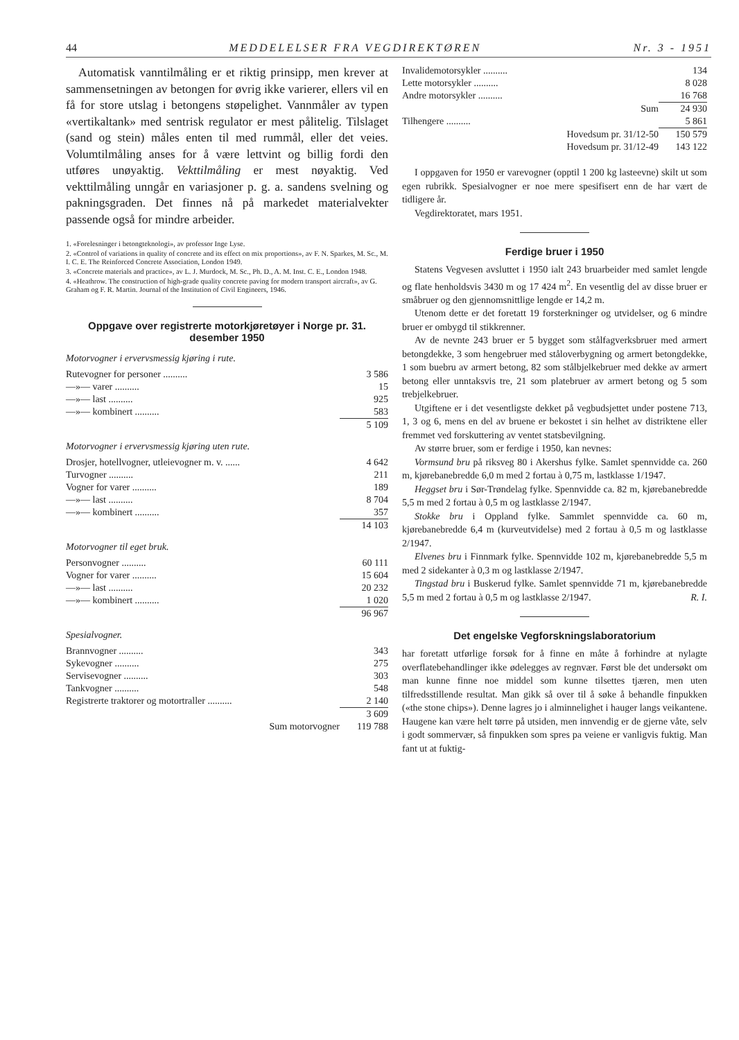44 MEDDELELSER FRA VEGDIREKTØREN Nr. 3 - 1951
Automatisk vanntilmåling er et riktig prinsipp, men krever at sammensetningen av betongen for øvrig ikke varierer, ellers vil en få for store utslag i betongens støpelighet. Vannmåler av typen «vertikaltank» med sentrisk regulator er mest pålitelig. Tilslaget (sand og stein) måles enten til med rummål, eller det veies. Volumtilmåling anses for å være lettvint og billig fordi den utføres unøyaktig. Vekttilmåling er mest nøyaktig. Ved vekttilmåling unngår en variasjoner p. g. a. sandens svelning og pakningsgraden. Det finnes nå på markedet materialvekter passende også for mindre arbeider.
1. «Forelesninger i betongteknologi», av professor Inge Lyse.
2. «Control of variations in quality of concrete and its effect on mix proportions», av F. N. Sparkes, M. Sc., M. I. C. E. The Reinforced Concrete Association, London 1949.
3. «Concrete materials and practice», av L. J. Murdock, M. Sc., Ph. D., A. M. Inst. C. E., London 1948.
4. «Heathrow. The construction of high-grade quality concrete paving for modern transport aircraft», av G. Graham og F. R. Martin. Journal of the Institution of Civil Engineers, 1946.
Oppgave over registrerte motorkjøretøyer i Norge pr. 31. desember 1950
Motorvogner i ervervsmessig kjøring i rute.
| Rutevogner for personer .......... | 3 586 |
| —»— varer .......... | 15 |
| —»— last .......... | 925 |
| —»— kombinert .......... | 583 |
| | 5 109 |
Motorvogner i ervervsmessig kjøring uten rute.
| Drosjer, hotellvogner, utleievogner m. v. ...... | 4 642 |
| Turvogner .......... | 211 |
| Vogner for varer .......... | 189 |
| —»— last .......... | 8 704 |
| —»— kombinert .......... | 357 |
| | 14 103 |
Motorvogner til eget bruk.
| Personvogner .......... | 60 111 |
| Vogner for varer .......... | 15 604 |
| —»— last .......... | 20 232 |
| —»— kombinert .......... | 1 020 |
| | 96 967 |
Spesialvogner.
| Brannvogner .......... | 343 |
| Sykevogner .......... | 275 |
| Servisevogner .......... | 303 |
| Tankvogner .......... | 548 |
| Registrerte traktorer og motortraller .......... | 2 140 |
| | 3 609 |
| Sum motorvogner | 119 788 |
| Invalidemotorsykler .......... | 134 |
| Lette motorsykler .......... | 8 028 |
| Andre motorsykler .......... | 16 768 |
| Sum | 24 930 |
| Tilhengere .......... | 5 861 |
| Hovedsum pr. 31/12-50 | 150 579 |
| Hovedsum pr. 31/12-49 | 143 122 |
I oppgaven for 1950 er varevogner (opptil 1 200 kg lasteevne) skilt ut som egen rubrikk. Spesialvogner er noe mere spesifisert enn de har vært de tidligere år.
Vegdirektoratet, mars 1951.
Ferdige bruer i 1950
Statens Vegvesen avsluttet i 1950 ialt 243 bruarbeider med samlet lengde og flate henholdsvis 3430 m og 17 424 m<sup>2</sup>. En vesentlig del av disse bruer er småbruer og den gjennomsnittlige lengde er 14,2 m.
Utenom dette er det foretatt 19 forsterkninger og utvidelser, og 6 mindre bruer er ombygd til stikkrenner.
Av de nevnte 243 bruer er 5 bygget som stålfagverksbruer med armert betongdekke, 3 som hengebruer med ståloverbygning og armert betongdekke, 1 som buebru av armert betong, 82 som stålbjelkebruer med dekke av armert betong eller unntaksvis tre, 21 som platebruer av armert betong og 5 som trebjelkebruer.
Utgiftene er i det vesentligste dekket på vegbudsjettet under postene 713, 1, 3 og 6, mens en del av bruene er bekostet i sin helhet av distriktene eller fremmet ved forskuttering av ventet statsbevilgning.
Av større bruer, som er ferdige i 1950, kan nevnes:
Vormsund bru på riksveg 80 i Akershus fylke. Samlet spennvidde ca. 260 m, kjørebanebredde 6,0 m med 2 fortau à 0,75 m, lastklasse 1/1947.
Heggset bru i Sør-Trøndelag fylke. Spennvidde ca. 82 m, kjørebanebredde 5,5 m med 2 fortau à 0,5 m og lastklasse 2/1947.
Stokke bru i Oppland fylke. Sammlet spennvidde ca. 60 m, kjørebanebredde 6,4 m (kurveutvidelse) med 2 fortau à 0,5 m og lastklasse 2/1947.
Elvenes bru i Finnmark fylke. Spennvidde 102 m, kjørebanebredde 5,5 m med 2 sidekanter à 0,3 m og lastklasse 2/1947.
Tingstad bru i Buskerud fylke. Samlet spennvidde 71 m, kjørebanebredde 5,5 m med 2 fortau à 0,5 m og lastklasse 2/1947. R. I.
Det engelske Vegforskningslaboratorium
har foretatt utførlige forsøk for å finne en måte å forhindre at nylagte overflatebehandlinger ikke ødelegges av regnvær. Først ble det undersøkt om man kunne finne noe middel som kunne tilsettes tjæren, men uten tilfredsstillende resultat. Man gikk så over til å søke å behandle finpukken («the stone chips»). Denne lagres jo i alminnelighet i hauger langs veikantene. Haugene kan være helt tørre på utsiden, men innvendig er de gjerne våte, selv i godt sommervær, så finpukken som spres pa veiene er vanligvis fuktig. Man fant ut at fuktig-